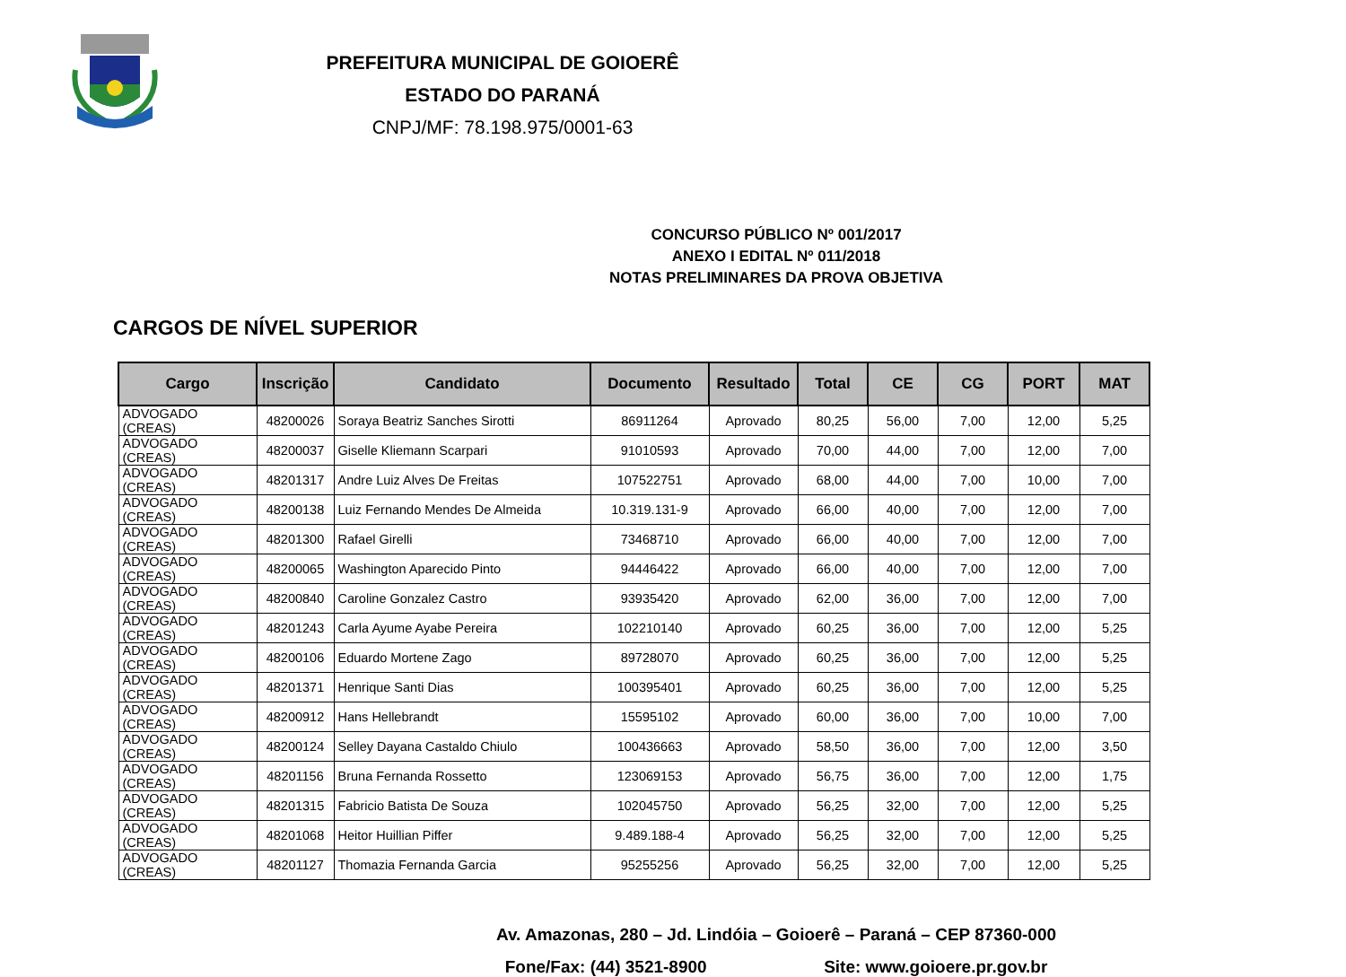PREFEITURA MUNICIPAL DE GOIOERÊ
ESTADO DO PARANÁ
CNPJ/MF: 78.198.975/0001-63
CONCURSO PÚBLICO Nº 001/2017
ANEXO I EDITAL Nº 011/2018
NOTAS PRELIMINARES DA PROVA OBJETIVA
CARGOS DE NÍVEL SUPERIOR
| Cargo | Inscrição | Candidato | Documento | Resultado | Total | CE | CG | PORT | MAT |
| --- | --- | --- | --- | --- | --- | --- | --- | --- | --- |
| ADVOGADO (CREAS) | 48200026 | Soraya Beatriz Sanches Sirotti | 86911264 | Aprovado | 80,25 | 56,00 | 7,00 | 12,00 | 5,25 |
| ADVOGADO (CREAS) | 48200037 | Giselle Kliemann Scarpari | 91010593 | Aprovado | 70,00 | 44,00 | 7,00 | 12,00 | 7,00 |
| ADVOGADO (CREAS) | 48201317 | Andre Luiz Alves De Freitas | 107522751 | Aprovado | 68,00 | 44,00 | 7,00 | 10,00 | 7,00 |
| ADVOGADO (CREAS) | 48200138 | Luiz Fernando Mendes De Almeida | 10.319.131-9 | Aprovado | 66,00 | 40,00 | 7,00 | 12,00 | 7,00 |
| ADVOGADO (CREAS) | 48201300 | Rafael Girelli | 73468710 | Aprovado | 66,00 | 40,00 | 7,00 | 12,00 | 7,00 |
| ADVOGADO (CREAS) | 48200065 | Washington Aparecido Pinto | 94446422 | Aprovado | 66,00 | 40,00 | 7,00 | 12,00 | 7,00 |
| ADVOGADO (CREAS) | 48200840 | Caroline Gonzalez Castro | 93935420 | Aprovado | 62,00 | 36,00 | 7,00 | 12,00 | 7,00 |
| ADVOGADO (CREAS) | 48201243 | Carla Ayume Ayabe Pereira | 102210140 | Aprovado | 60,25 | 36,00 | 7,00 | 12,00 | 5,25 |
| ADVOGADO (CREAS) | 48200106 | Eduardo Mortene Zago | 89728070 | Aprovado | 60,25 | 36,00 | 7,00 | 12,00 | 5,25 |
| ADVOGADO (CREAS) | 48201371 | Henrique Santi Dias | 100395401 | Aprovado | 60,25 | 36,00 | 7,00 | 12,00 | 5,25 |
| ADVOGADO (CREAS) | 48200912 | Hans Hellebrandt | 15595102 | Aprovado | 60,00 | 36,00 | 7,00 | 10,00 | 7,00 |
| ADVOGADO (CREAS) | 48200124 | Selley Dayana Castaldo Chiulo | 100436663 | Aprovado | 58,50 | 36,00 | 7,00 | 12,00 | 3,50 |
| ADVOGADO (CREAS) | 48201156 | Bruna Fernanda Rossetto | 123069153 | Aprovado | 56,75 | 36,00 | 7,00 | 12,00 | 1,75 |
| ADVOGADO (CREAS) | 48201315 | Fabricio Batista De Souza | 102045750 | Aprovado | 56,25 | 32,00 | 7,00 | 12,00 | 5,25 |
| ADVOGADO (CREAS) | 48201068 | Heitor Huillian Piffer | 9.489.188-4 | Aprovado | 56,25 | 32,00 | 7,00 | 12,00 | 5,25 |
| ADVOGADO (CREAS) | 48201127 | Thomazia Fernanda Garcia | 95255256 | Aprovado | 56,25 | 32,00 | 7,00 | 12,00 | 5,25 |
Av. Amazonas, 280 – Jd. Lindóia – Goioerê – Paraná – CEP 87360-000
Fone/Fax: (44) 3521-8900 Site: www.goioere.pr.gov.br